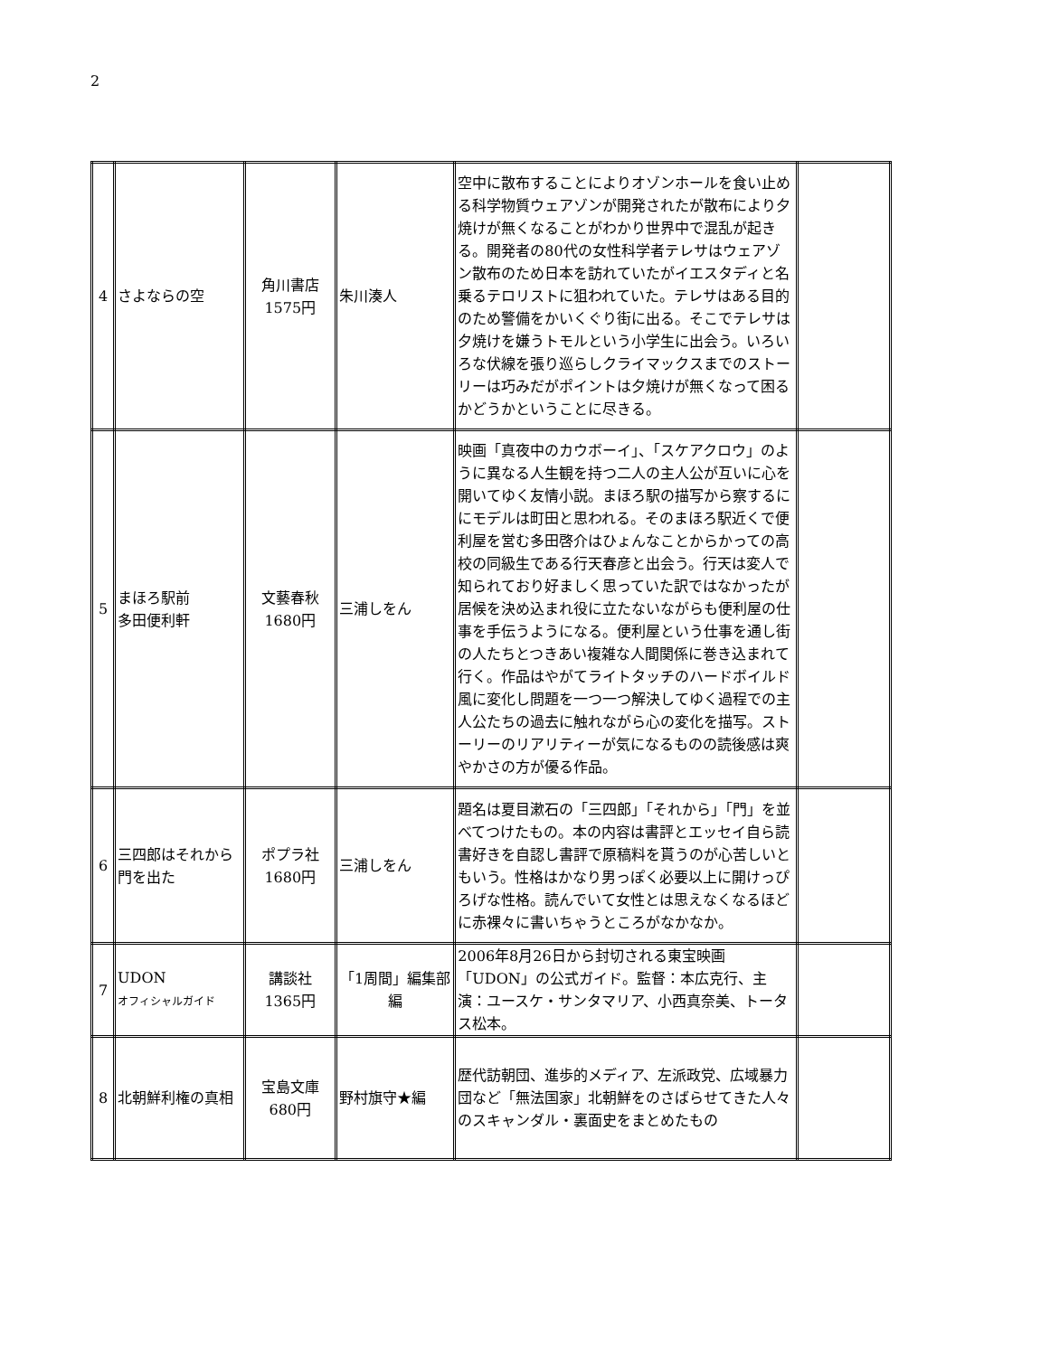2
| 4 | さよならの空 | 角川書店 1575円 | 朱川湊人 | 空中に散布することによりオゾンホールを食い止める科学物質ウェアゾンが開発されたが散布により夕焼けが無くなることがわかり世界中で混乱が起きる。開発者の80代の女性科学者テレサはウェアゾン散布のため日本を訪れていたがイエスタディと名乗るテロリストに狙われていた。テレサはある目的のため警備をかいくぐり街に出る。そこでテレサは夕焼けを嫌うトモルという小学生に出会う。いろいろな伏線を張り巡らしクライマックスまでのストーリーは巧みだがポイントは夕焼けが無くなって困るかどうかということに尽きる。 | |
| 5 | まほろ駅前 多田便利軒 | 文藝春秋 1680円 | 三浦しをん | 映画「真夜中のカウボーイ」、「スケアクロウ」のように異なる人生観を持つ二人の主人公が互いに心を開いてゆく友情小説。まほろ駅の描写から察するににモデルは町田と思われる。そのまほろ駅近くで便利屋を営む多田啓介はひょんなことからかっての高校の同級生である行天春彦と出会う。行天は変人で知られており好ましく思っていた訳ではなかったが居候を決め込まれ役に立たないながらも便利屋の仕事を手伝うようになる。便利屋という仕事を通し街の人たちとつきあい複雑な人間関係に巻き込まれて行く。作品はやがてライトタッチのハードボイルド風に変化し問題を一つ一つ解決してゆく過程での主人公たちの過去に触れながら心の変化を描写。ストーリーのリアリティーが気になるものの読後感は爽やかさの方が優る作品。 | |
| 6 | 三四郎はそれから門を出た | ポプラ社 1680円 | 三浦しをん | 題名は夏目漱石の「三四郎」「それから」「門」を並べてつけたもの。本の内容は書評とエッセイ自ら読書好きを自認し書評で原稿料を貰うのが心苦しいともいう。性格はかなり男っぽく必要以上に開けっぴろげな性格。読んでいて女性とは思えなくなるほどに赤裸々に書いちゃうところがなかなか。 | |
| 7 | UDON オフィシャルガイド | 講談社 1365円 | 「1周間」編集部 編 | 2006年8月26日から封切される東宝映画「UDON」の公式ガイド。監督：本広克行、主演：ユースケ・サンタマリア、小西真奈美、トータス松本。 | |
| 8 | 北朝鮮利権の真相 | 宝島文庫 680円 | 野村旗守★編 | 歴代訪朝団、進歩的メディア、左派政党、広域暴力団など「無法国家」北朝鮮をのさばらせてきた人々のスキャンダル・裏面史をまとめたもの | |